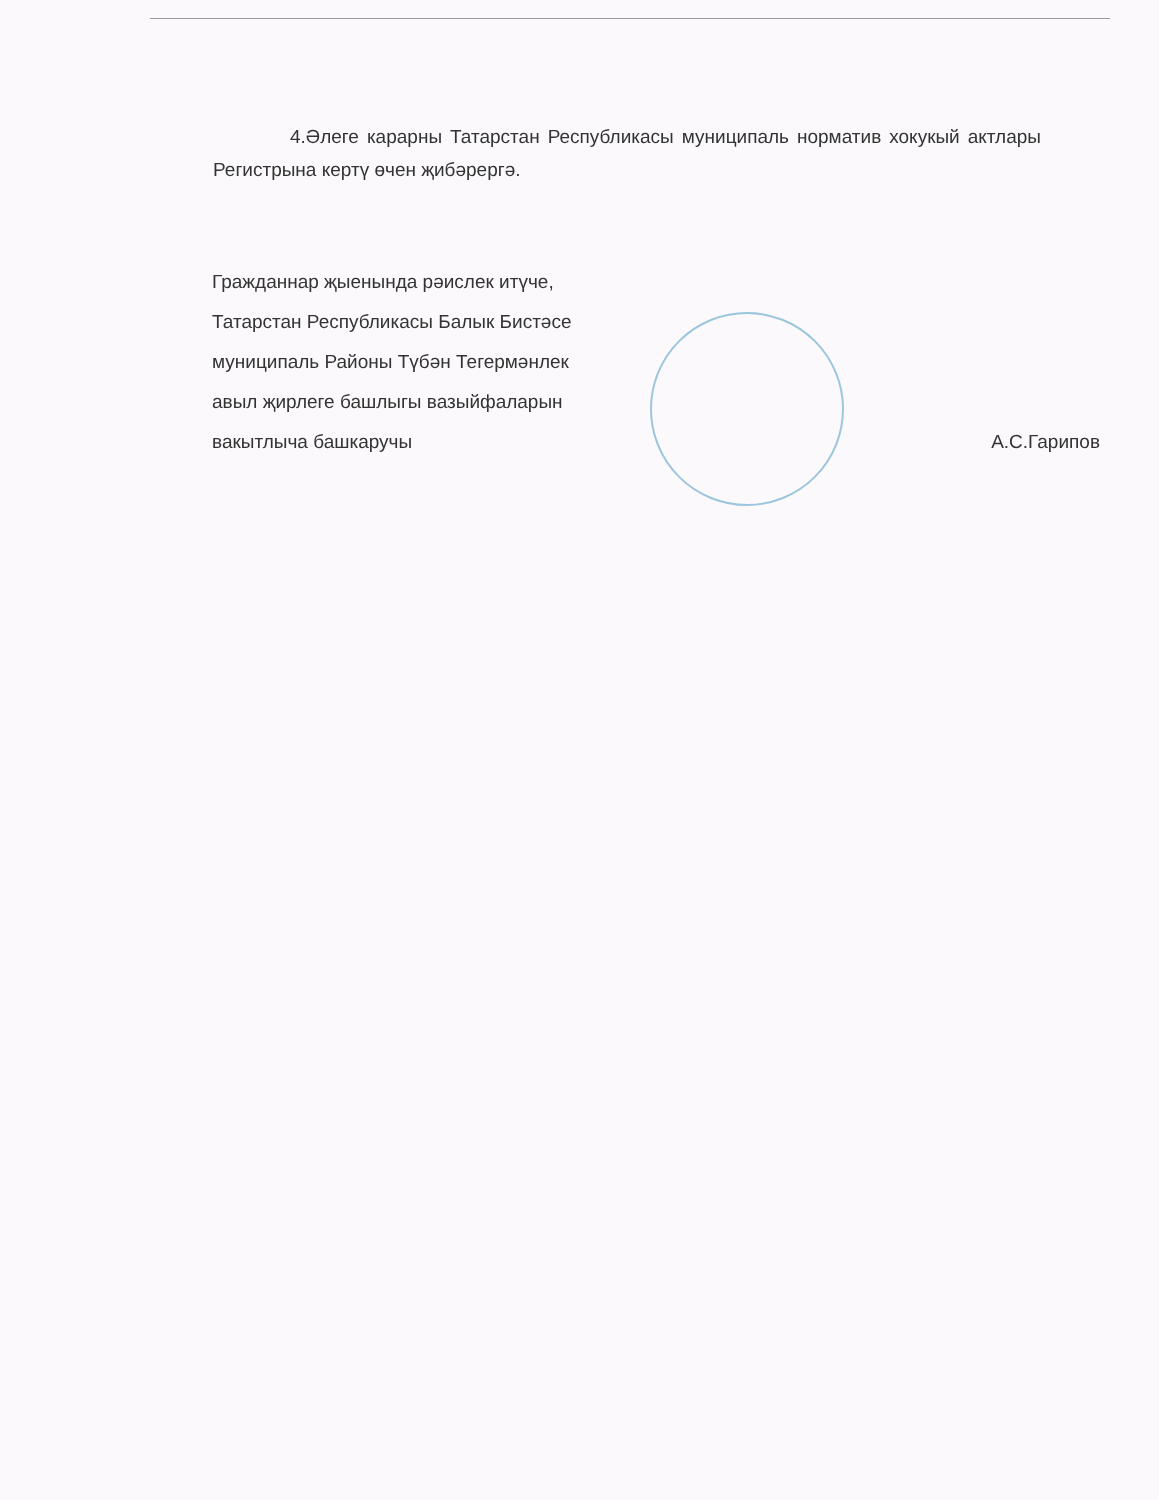4.Әлеге карарны Татарстан Республикасы муниципаль норматив хокукый актлары Регистрына кертү өчен җибәрергә.
Гражданнар җыенында рәислек итүче,
Татарстан Республикасы Балык Бистәсе
муниципаль Районы Түбән Тегермәнлек
авыл җирлеге башлыгы вазыйфаларын
вакытлыча башкаручы А.С.Гарипов